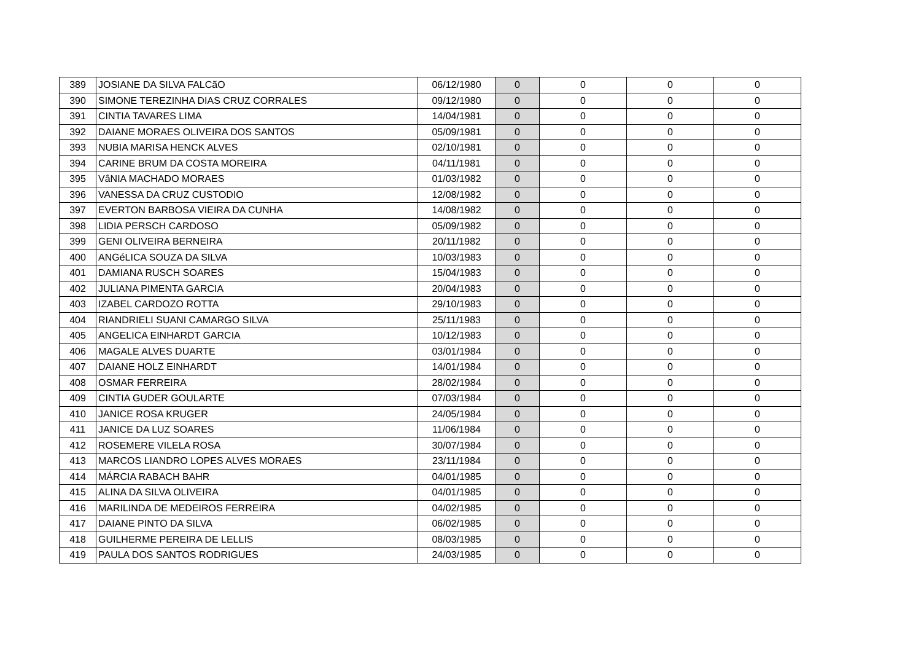| 389 | JOSIANE DA SILVA FALCãO | 06/12/1980 | 0 | 0 | 0 | 0 |
| 390 | SIMONE TEREZINHA DIAS CRUZ CORRALES | 09/12/1980 | 0 | 0 | 0 | 0 |
| 391 | CINTIA TAVARES LIMA | 14/04/1981 | 0 | 0 | 0 | 0 |
| 392 | DAIANE MORAES OLIVEIRA DOS SANTOS | 05/09/1981 | 0 | 0 | 0 | 0 |
| 393 | NUBIA MARISA HENCK ALVES | 02/10/1981 | 0 | 0 | 0 | 0 |
| 394 | CARINE BRUM DA COSTA MOREIRA | 04/11/1981 | 0 | 0 | 0 | 0 |
| 395 | VâNIA MACHADO MORAES | 01/03/1982 | 0 | 0 | 0 | 0 |
| 396 | VANESSA DA CRUZ CUSTODIO | 12/08/1982 | 0 | 0 | 0 | 0 |
| 397 | EVERTON BARBOSA VIEIRA DA CUNHA | 14/08/1982 | 0 | 0 | 0 | 0 |
| 398 | LIDIA PERSCH CARDOSO | 05/09/1982 | 0 | 0 | 0 | 0 |
| 399 | GENI OLIVEIRA BERNEIRA | 20/11/1982 | 0 | 0 | 0 | 0 |
| 400 | ANGéLICA SOUZA DA SILVA | 10/03/1983 | 0 | 0 | 0 | 0 |
| 401 | DAMIANA RUSCH SOARES | 15/04/1983 | 0 | 0 | 0 | 0 |
| 402 | JULIANA PIMENTA GARCIA | 20/04/1983 | 0 | 0 | 0 | 0 |
| 403 | IZABEL CARDOZO ROTTA | 29/10/1983 | 0 | 0 | 0 | 0 |
| 404 | RIANDRIELI SUANI CAMARGO SILVA | 25/11/1983 | 0 | 0 | 0 | 0 |
| 405 | ANGELICA EINHARDT GARCIA | 10/12/1983 | 0 | 0 | 0 | 0 |
| 406 | MAGALE ALVES DUARTE | 03/01/1984 | 0 | 0 | 0 | 0 |
| 407 | DAIANE HOLZ EINHARDT | 14/01/1984 | 0 | 0 | 0 | 0 |
| 408 | OSMAR FERREIRA | 28/02/1984 | 0 | 0 | 0 | 0 |
| 409 | CINTIA GUDER GOULARTE | 07/03/1984 | 0 | 0 | 0 | 0 |
| 410 | JANICE ROSA KRUGER | 24/05/1984 | 0 | 0 | 0 | 0 |
| 411 | JANICE DA LUZ SOARES | 11/06/1984 | 0 | 0 | 0 | 0 |
| 412 | ROSEMERE VILELA ROSA | 30/07/1984 | 0 | 0 | 0 | 0 |
| 413 | MARCOS LIANDRO LOPES ALVES MORAES | 23/11/1984 | 0 | 0 | 0 | 0 |
| 414 | MÁRCIA RABACH BAHR | 04/01/1985 | 0 | 0 | 0 | 0 |
| 415 | ALINA DA SILVA OLIVEIRA | 04/01/1985 | 0 | 0 | 0 | 0 |
| 416 | MARILINDA DE MEDEIROS FERREIRA | 04/02/1985 | 0 | 0 | 0 | 0 |
| 417 | DAIANE PINTO DA SILVA | 06/02/1985 | 0 | 0 | 0 | 0 |
| 418 | GUILHERME PEREIRA DE LELLIS | 08/03/1985 | 0 | 0 | 0 | 0 |
| 419 | PAULA DOS SANTOS RODRIGUES | 24/03/1985 | 0 | 0 | 0 | 0 |